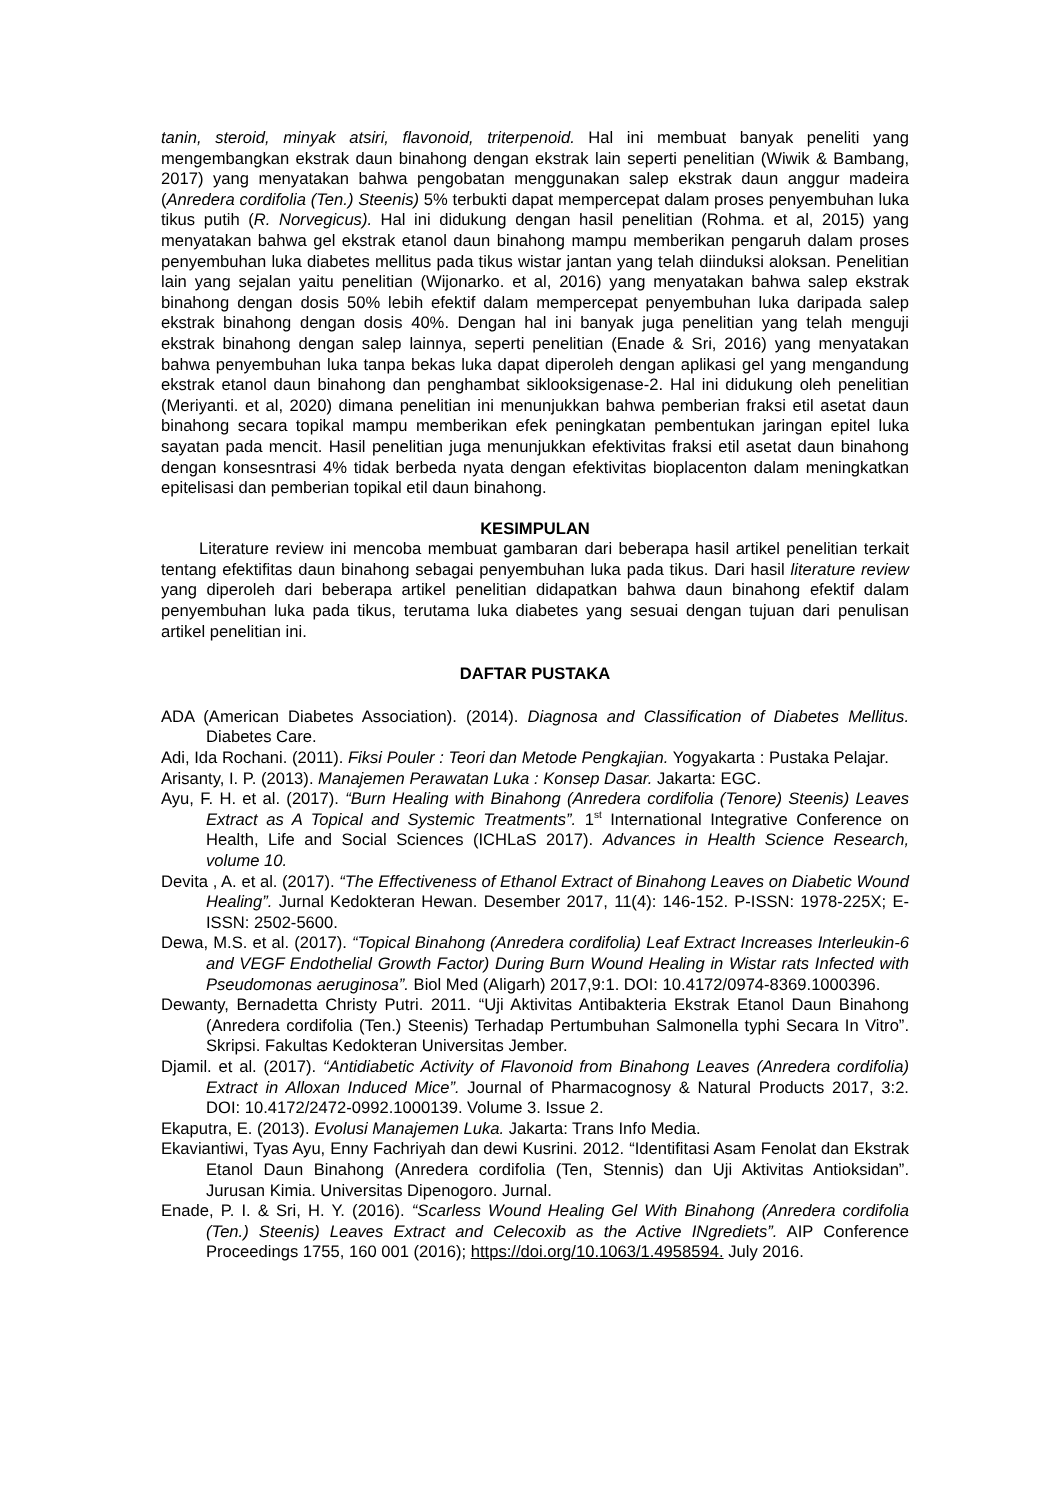tanin, steroid, minyak atsiri, flavonoid, triterpenoid. Hal ini membuat banyak peneliti yang mengembangkan ekstrak daun binahong dengan ekstrak lain seperti penelitian (Wiwik & Bambang, 2017) yang menyatakan bahwa pengobatan menggunakan salep ekstrak daun anggur madeira (Anredera cordifolia (Ten.) Steenis) 5% terbukti dapat mempercepat dalam proses penyembuhan luka tikus putih (R. Norvegicus). Hal ini didukung dengan hasil penelitian (Rohma. et al, 2015) yang menyatakan bahwa gel ekstrak etanol daun binahong mampu memberikan pengaruh dalam proses penyembuhan luka diabetes mellitus pada tikus wistar jantan yang telah diinduksi aloksan. Penelitian lain yang sejalan yaitu penelitian (Wijonarko. et al, 2016) yang menyatakan bahwa salep ekstrak binahong dengan dosis 50% lebih efektif dalam mempercepat penyembuhan luka daripada salep ekstrak binahong dengan dosis 40%. Dengan hal ini banyak juga penelitian yang telah menguji ekstrak binahong dengan salep lainnya, seperti penelitian (Enade & Sri, 2016) yang menyatakan bahwa penyembuhan luka tanpa bekas luka dapat diperoleh dengan aplikasi gel yang mengandung ekstrak etanol daun binahong dan penghambat siklooksigenase-2. Hal ini didukung oleh penelitian (Meriyanti. et al, 2020) dimana penelitian ini menunjukkan bahwa pemberian fraksi etil asetat daun binahong secara topikal mampu memberikan efek peningkatan pembentukan jaringan epitel luka sayatan pada mencit. Hasil penelitian juga menunjukkan efektivitas fraksi etil asetat daun binahong dengan konsesntrasi 4% tidak berbeda nyata dengan efektivitas bioplacenton dalam meningkatkan epitelisasi dan pemberian topikal etil daun binahong.
KESIMPULAN
Literature review ini mencoba membuat gambaran dari beberapa hasil artikel penelitian terkait tentang efektifitas daun binahong sebagai penyembuhan luka pada tikus. Dari hasil literature review yang diperoleh dari beberapa artikel penelitian didapatkan bahwa daun binahong efektif dalam penyembuhan luka pada tikus, terutama luka diabetes yang sesuai dengan tujuan dari penulisan artikel penelitian ini.
DAFTAR PUSTAKA
ADA (American Diabetes Association). (2014). Diagnosa and Classification of Diabetes Mellitus. Diabetes Care.
Adi, Ida Rochani. (2011). Fiksi Pouler : Teori dan Metode Pengkajian. Yogyakarta : Pustaka Pelajar.
Arisanty, I. P. (2013). Manajemen Perawatan Luka : Konsep Dasar. Jakarta: EGC.
Ayu, F. H. et al. (2017). “Burn Healing with Binahong (Anredera cordifolia (Tenore) Steenis) Leaves Extract as A Topical and Systemic Treatments”. 1<sup>st</sup> International Integrative Conference on Health, Life and Social Sciences (ICHLaS 2017). Advances in Health Science Research, volume 10.
Devita , A. et al. (2017). “The Effectiveness of Ethanol Extract of Binahong Leaves on Diabetic Wound Healing”. Jurnal Kedokteran Hewan. Desember 2017, 11(4): 146-152. P-ISSN: 1978-225X; E-ISSN: 2502-5600.
Dewa, M.S. et al. (2017). “Topical Binahong (Anredera cordifolia) Leaf Extract Increases Interleukin-6 and VEGF Endothelial Growth Factor) During Burn Wound Healing in Wistar rats Infected with Pseudomonas aeruginosa”. Biol Med (Aligarh) 2017,9:1. DOI: 10.4172/0974-8369.1000396.
Dewanty, Bernadetta Christy Putri. 2011. “Uji Aktivitas Antibakteria Ekstrak Etanol Daun Binahong (Anredera cordifolia (Ten.) Steenis) Terhadap Pertumbuhan Salmonella typhi Secara In Vitro”. Skripsi. Fakultas Kedokteran Universitas Jember.
Djamil. et al. (2017). “Antidiabetic Activity of Flavonoid from Binahong Leaves (Anredera cordifolia) Extract in Alloxan Induced Mice”. Journal of Pharmacognosy & Natural Products 2017, 3:2. DOI: 10.4172/2472-0992.1000139. Volume 3. Issue 2.
Ekaputra, E. (2013). Evolusi Manajemen Luka. Jakarta: Trans Info Media.
Ekaviantiwi, Tyas Ayu, Enny Fachriyah dan dewi Kusrini. 2012. “Identifitasi Asam Fenolat dan Ekstrak Etanol Daun Binahong (Anredera cordifolia (Ten, Stennis) dan Uji Aktivitas Antioksidan”. Jurusan Kimia. Universitas Dipenogoro. Jurnal.
Enade, P. I. & Sri, H. Y. (2016). “Scarless Wound Healing Gel With Binahong (Anredera cordifolia (Ten.) Steenis) Leaves Extract and Celecoxib as the Active INgrediets”. AIP Conference Proceedings 1755, 160 001 (2016); https://doi.org/10.1063/1.4958594. July 2016.